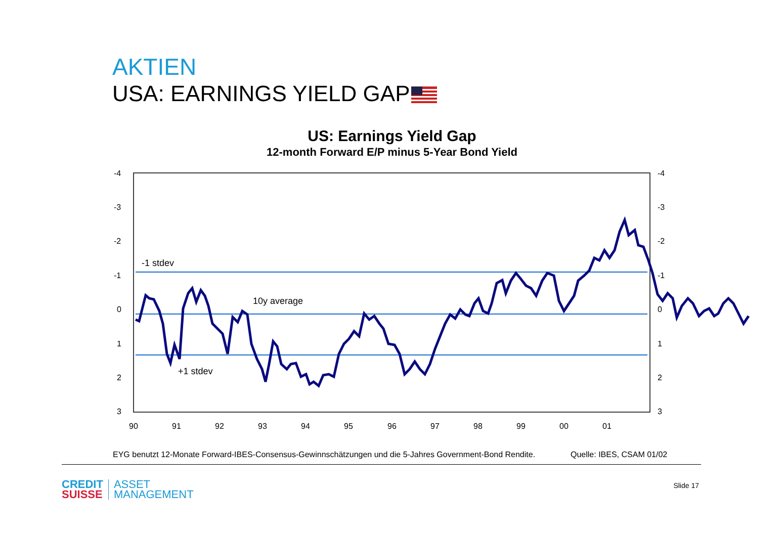AKTIEN
USA: EARNINGS YIELD GAP
US: Earnings Yield Gap
12-month Forward E/P minus 5-Year Bond Yield
-4
-3
-2
-1
0
1
2
3
-4
-3
-2
-1
0
1
2
3
90
91
92
93
94
95
96
97
98
99
00
01
-1 stdev
10y average
+1 stdev
EYG benutzt 12-Monate Forward-IBES-Consensus-Gewinnschätzungen und die 5-Jahres Government-Bond Rendite.
Quelle: IBES, CSAM 01/02
CREDIT
SUISSE
ASSET
MANAGEMENT
Slide 17